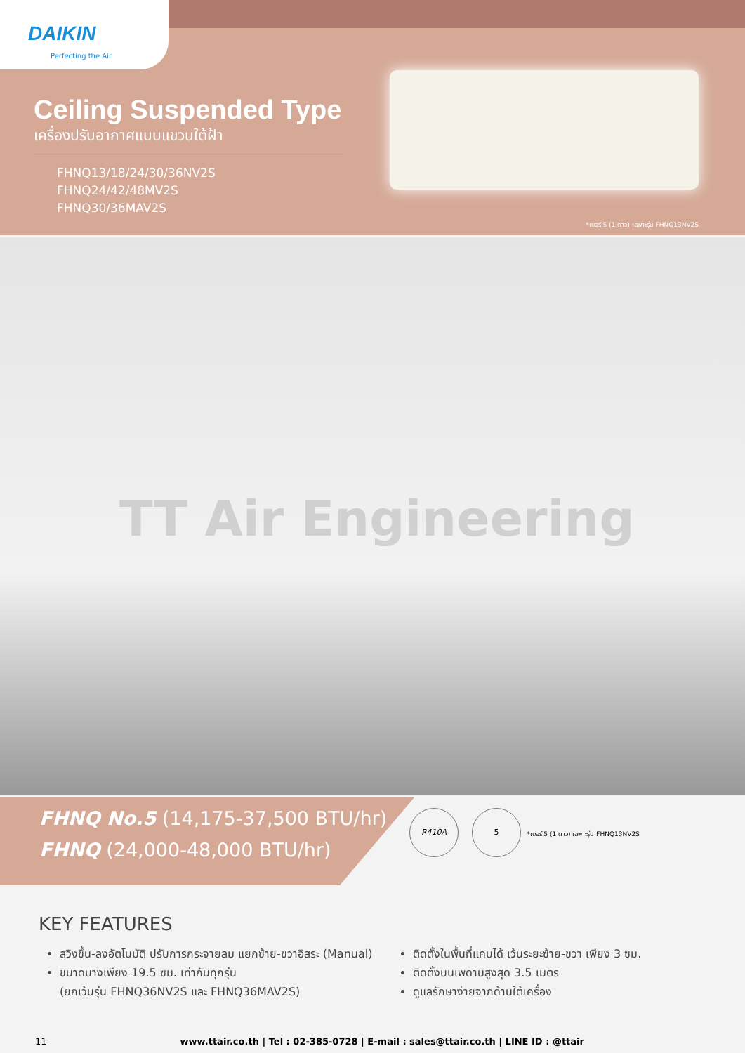DAIKIN
Perfecting the Air
Ceiling Suspended Type
เครื่องปรับอากาศแบบแขวนใต้ฝ้า
FHNQ13/18/24/30/36NV2S
FHNQ24/42/48MV2S
FHNQ30/36MAV2S
*เบอร์ 5 (1 ดาว) เฉพาะรุ่น FHNQ13NV2S
TT Air Engineering
FHNQ No.5 (14,175-37,500 BTU/hr)
FHNQ (24,000-48,000 BTU/hr)
R410A 5
*เบอร์ 5 (1 ดาว) เฉพาะรุ่น FHNQ13NV2S
KEY FEATURES
สวิงขึ้น-ลงอัตโนมัติ ปรับการกระจายลม แยกซ้าย-ขวาอิสระ (Manual)
ขนาดบางเพียง 19.5 ซม. เท่ากันทุกรุ่น
(ยกเว้นรุ่น FHNQ36NV2S และ FHNQ36MAV2S)
ติดตั้งในพื้นที่แคบได้ เว้นระยะซ้าย-ขวา เพียง 3 ซม.
ติดตั้งบนเพดานสูงสุด 3.5 เมตร
ดูแลรักษาง่ายจากด้านใต้เครื่อง
11 www.ttair.co.th | Tel : 02-385-0728 | E-mail : sales@ttair.co.th | LINE ID : @ttair